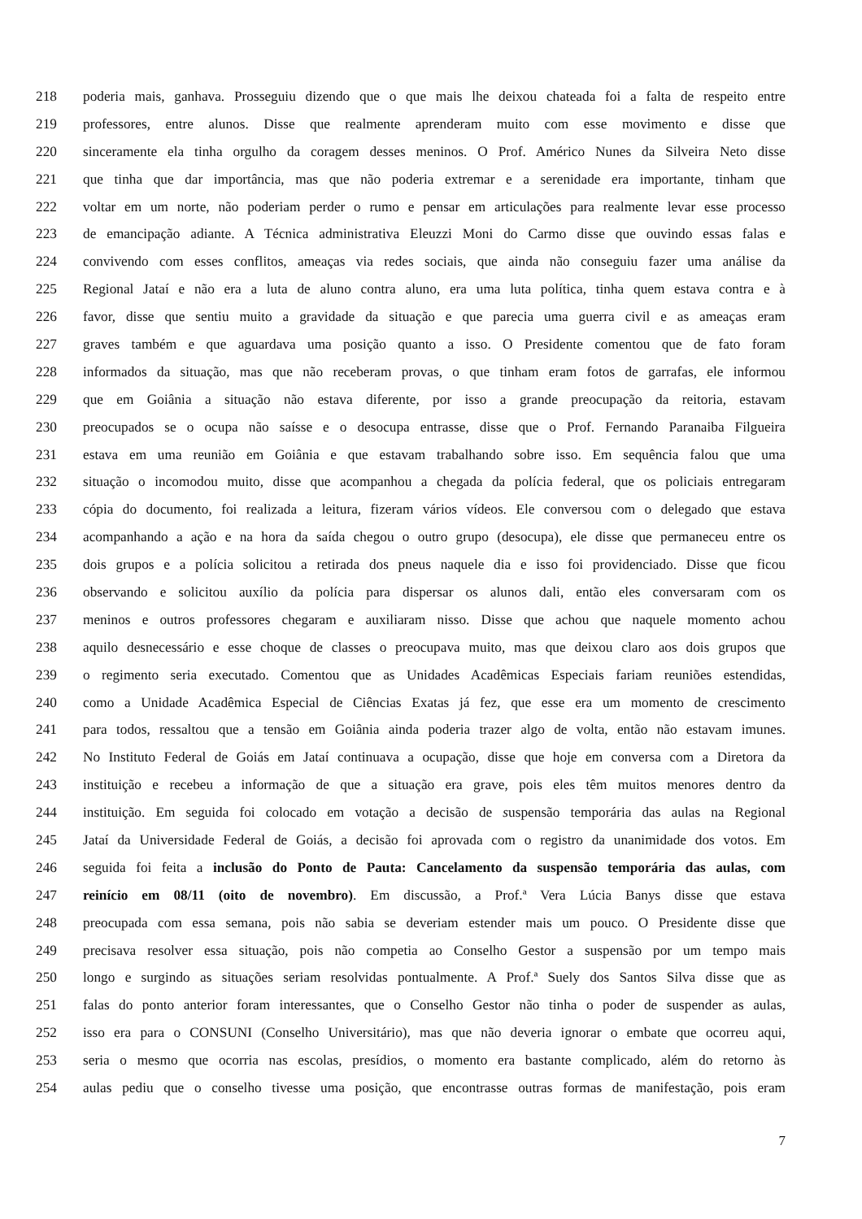218 poderia mais, ganhava. Prosseguiu dizendo que o que mais lhe deixou chateada foi a falta de respeito entre
219 professores, entre alunos. Disse que realmente aprenderam muito com esse movimento e disse que
220 sinceramente ela tinha orgulho da coragem desses meninos. O Prof. Américo Nunes da Silveira Neto disse
221 que tinha que dar importância, mas que não poderia extremar e a serenidade era importante, tinham que
222 voltar em um norte, não poderiam perder o rumo e pensar em articulações para realmente levar esse processo
223 de emancipação adiante. A Técnica administrativa Eleuzzi Moni do Carmo disse que ouvindo essas falas e
224 convivendo com esses conflitos, ameaças via redes sociais, que ainda não conseguiu fazer uma análise da
225 Regional Jataí e não era a luta de aluno contra aluno, era uma luta política, tinha quem estava contra e à
226 favor, disse que sentiu muito a gravidade da situação e que parecia uma guerra civil e as ameaças eram
227 graves também e que aguardava uma posição quanto a isso. O Presidente comentou que de fato foram
228 informados da situação, mas que não receberam provas, o que tinham eram fotos de garrafas, ele informou
229 que em Goiânia a situação não estava diferente, por isso a grande preocupação da reitoria, estavam
230 preocupados se o ocupa não saísse e o desocupa entrasse, disse que o Prof. Fernando Paranaiba Filgueira
231 estava em uma reunião em Goiânia e que estavam trabalhando sobre isso. Em sequência falou que uma
232 situação o incomodou muito, disse que acompanhou a chegada da polícia federal, que os policiais entregaram
233 cópia do documento, foi realizada a leitura, fizeram vários vídeos. Ele conversou com o delegado que estava
234 acompanhando a ação e na hora da saída chegou o outro grupo (desocupa), ele disse que permaneceu entre os
235 dois grupos e a polícia solicitou a retirada dos pneus naquele dia e isso foi providenciado. Disse que ficou
236 observando e solicitou auxílio da polícia para dispersar os alunos dali, então eles conversaram com os
237 meninos e outros professores chegaram e auxiliaram nisso. Disse que achou que naquele momento achou
238 aquilo desnecessário e esse choque de classes o preocupava muito, mas que deixou claro aos dois grupos que
239 o regimento seria executado. Comentou que as Unidades Acadêmicas Especiais fariam reuniões estendidas,
240 como a Unidade Acadêmica Especial de Ciências Exatas já fez, que esse era um momento de crescimento
241 para todos, ressaltou que a tensão em Goiânia ainda poderia trazer algo de volta, então não estavam imunes.
242 No Instituto Federal de Goiás em Jataí continuava a ocupação, disse que hoje em conversa com a Diretora da
243 instituição e recebeu a informação de que a situação era grave, pois eles têm muitos menores dentro da
244 instituição. Em seguida foi colocado em votação a decisão de suspensão temporária das aulas na Regional
245 Jataí da Universidade Federal de Goiás, a decisão foi aprovada com o registro da unanimidade dos votos. Em
246 seguida foi feita a inclusão do Ponto de Pauta: Cancelamento da suspensão temporária das aulas, com
247 reinício em 08/11 (oito de novembro). Em discussão, a Prof.ª Vera Lúcia Banys disse que estava
248 preocupada com essa semana, pois não sabia se deveriam estender mais um pouco. O Presidente disse que
249 precisava resolver essa situação, pois não competia ao Conselho Gestor a suspensão por um tempo mais
250 longo e surgindo as situações seriam resolvidas pontualmente. A Prof.ª Suely dos Santos Silva disse que as
251 falas do ponto anterior foram interessantes, que o Conselho Gestor não tinha o poder de suspender as aulas,
252 isso era para o CONSUNI (Conselho Universitário), mas que não deveria ignorar o embate que ocorreu aqui,
253 seria o mesmo que ocorria nas escolas, presídios, o momento era bastante complicado, além do retorno às
254 aulas pediu que o conselho tivesse uma posição, que encontrasse outras formas de manifestação, pois eram
7